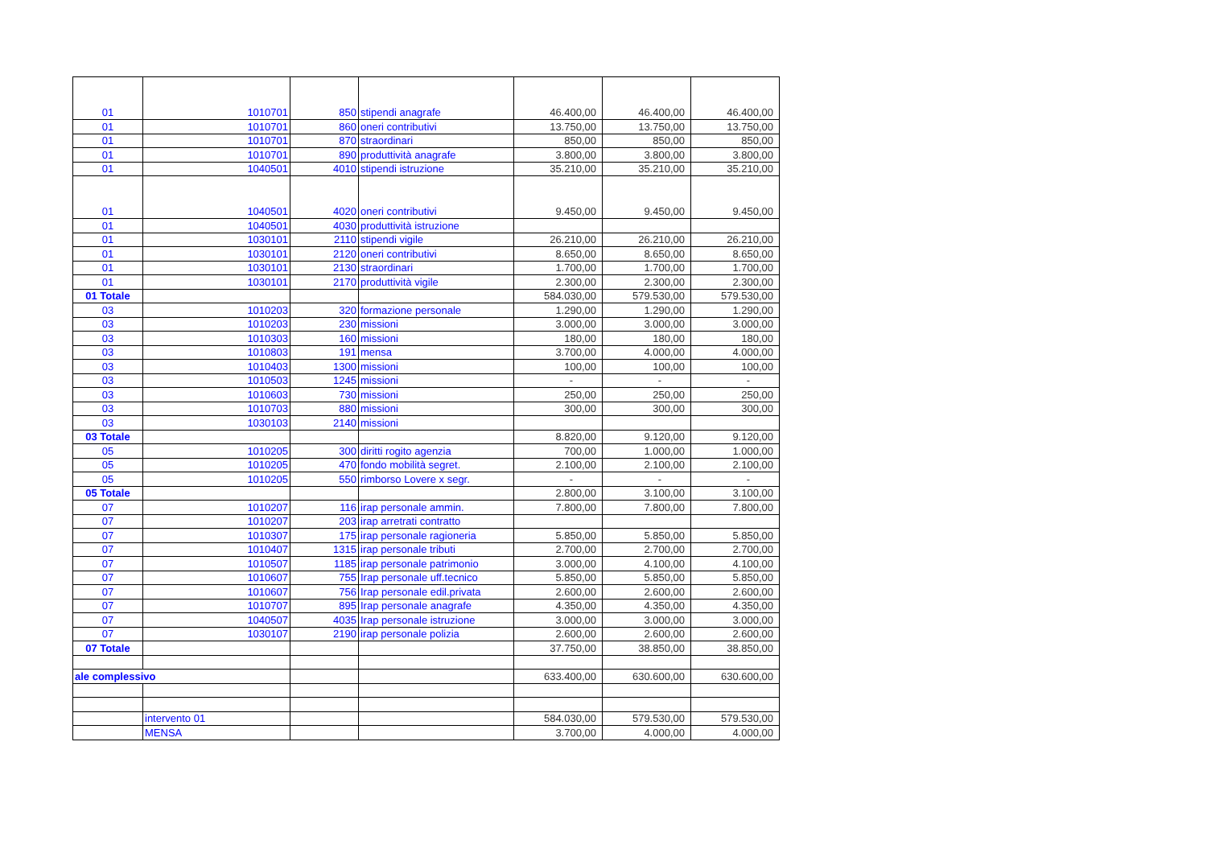| 01 | 1010701 | 850 | stipendi anagrafe | 46.400,00 | 46.400,00 | 46.400,00 |
| 01 | 1010701 | 860 | oneri contributivi | 13.750,00 | 13.750,00 | 13.750,00 |
| 01 | 1010701 | 870 | straordinari | 850,00 | 850,00 | 850,00 |
| 01 | 1010701 | 890 | produttività anagrafe | 3.800,00 | 3.800,00 | 3.800,00 |
| 01 | 1040501 | 4010 | stipendi istruzione | 35.210,00 | 35.210,00 | 35.210,00 |
| 01 | 1040501 | 4020 | oneri contributivi | 9.450,00 | 9.450,00 | 9.450,00 |
| 01 | 1040501 | 4030 | produttività istruzione | | | |
| 01 | 1030101 | 2110 | stipendi vigile | 26.210,00 | 26.210,00 | 26.210,00 |
| 01 | 1030101 | 2120 | oneri contributivi | 8.650,00 | 8.650,00 | 8.650,00 |
| 01 | 1030101 | 2130 | straordinari | 1.700,00 | 1.700,00 | 1.700,00 |
| 01 | 1030101 | 2170 | produttività vigile | 2.300,00 | 2.300,00 | 2.300,00 |
| 01 Totale | | | | 584.030,00 | 579.530,00 | 579.530,00 |
| 03 | 1010203 | 320 | formazione personale | 1.290,00 | 1.290,00 | 1.290,00 |
| 03 | 1010203 | 230 | missioni | 3.000,00 | 3.000,00 | 3.000,00 |
| 03 | 1010303 | 160 | missioni | 180,00 | 180,00 | 180,00 |
| 03 | 1010803 | 191 | mensa | 3.700,00 | 4.000,00 | 4.000,00 |
| 03 | 1010403 | 1300 | missioni | 100,00 | 100,00 | 100,00 |
| 03 | 1010503 | 1245 | missioni | - | - | - |
| 03 | 1010603 | 730 | missioni | 250,00 | 250,00 | 250,00 |
| 03 | 1010703 | 880 | missioni | 300,00 | 300,00 | 300,00 |
| 03 | 1030103 | 2140 | missioni | | | |
| 03 Totale | | | | 8.820,00 | 9.120,00 | 9.120,00 |
| 05 | 1010205 | 300 | diritti rogito agenzia | 700,00 | 1.000,00 | 1.000,00 |
| 05 | 1010205 | 470 | fondo mobilità segret. | 2.100,00 | 2.100,00 | 2.100,00 |
| 05 | 1010205 | 550 | rimborso Lovere x segr. | - | - | - |
| 05 Totale | | | | 2.800,00 | 3.100,00 | 3.100,00 |
| 07 | 1010207 | 116 | irap personale ammin. | 7.800,00 | 7.800,00 | 7.800,00 |
| 07 | 1010207 | 203 | irap arretrati contratto | | | |
| 07 | 1010307 | 175 | irap personale ragioneria | 5.850,00 | 5.850,00 | 5.850,00 |
| 07 | 1010407 | 1315 | irap personale tributi | 2.700,00 | 2.700,00 | 2.700,00 |
| 07 | 1010507 | 1185 | irap personale patrimonio | 3.000,00 | 4.100,00 | 4.100,00 |
| 07 | 1010607 | 755 | Irap personale uff.tecnico | 5.850,00 | 5.850,00 | 5.850,00 |
| 07 | 1010607 | 756 | Irap personale edil.privata | 2.600,00 | 2.600,00 | 2.600,00 |
| 07 | 1010707 | 895 | Irap personale anagrafe | 4.350,00 | 4.350,00 | 4.350,00 |
| 07 | 1040507 | 4035 | Irap personale istruzione | 3.000,00 | 3.000,00 | 3.000,00 |
| 07 | 1030107 | 2190 | irap personale polizia | 2.600,00 | 2.600,00 | 2.600,00 |
| 07 Totale | | | | 37.750,00 | 38.850,00 | 38.850,00 |
| ale complessivo | | | | 633.400,00 | 630.600,00 | 630.600,00 |
| | intervento 01 | | | 584.030,00 | 579.530,00 | 579.530,00 |
| | MENSA | | | 3.700,00 | 4.000,00 | 4.000,00 |